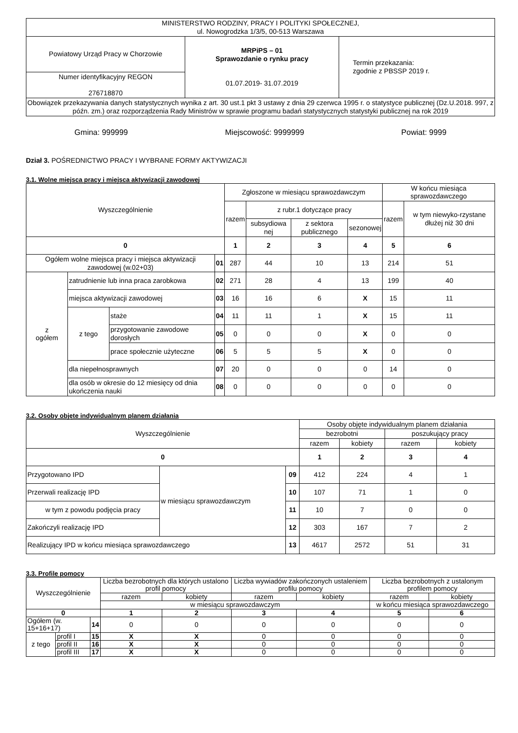| MINISTERSTWO RODZINY, PRACY I POLITYKI SPOŁECZNEJ, ul. Nowogrodzka 1/3/5, 00-513 Warszawa | | |
| Powiatowy Urząd Pracy w Chorzowie | MRPiPS – 01 Sprawozdanie o rynku pracy 01.07.2019- 31.07.2019 | Termin przekazania: zgodnie z PBSSP 2019 r. |
| Numer identyfikacyjny REGON 276718870 | | |
| Obowiązek przekazywania danych statystycznych wynika z art. 30 ust.1 pkt 3 ustawy z dnia 29 czerwca 1995 r. o statystyce publicznej (Dz.U.2018. 997, z późn. zm.) oraz rozporządzenia Rady Ministrów w sprawie programu badań statystycznych statystyki publicznej na rok 2019 | | |
Gmina: 999999 Miejscowość: 9999999 Powiat: 9999
Dział 3. POŚREDNICTWO PRACY I WYBRANE FORMY AKTYWIZACJI
3.1. Wolne miejsca pracy i miejsca aktywizacji zawodowej
| Wyszczególnienie | | | | Zgłoszone w miesiącu sprawozdawczym | | | | W końcu miesiąca sprawozdawczego | |
| | | | | razem | z rubr.1 dotyczące pracy | | | razem | w tym niewyko-rzystane dłużej niż 30 dni |
| | | | | | subsydiowa nej | z sektora publicznego | sezonowej | | |
| 0 | | | | 1 | 2 | 3 | 4 | 5 | 6 |
| Ogółem wolne miejsca pracy i miejsca aktywizacji zawodowej (w.02+03) | | | 01 | 287 | 44 | 10 | 13 | 214 | 51 |
| z ogółem | zatrudnienie lub inna praca zarobkowa | | 02 | 271 | 28 | 4 | 13 | 199 | 40 |
| | miejsca aktywizacji zawodowej | | 03 | 16 | 16 | 6 | X | 15 | 11 |
| | z tego | staże | 04 | 11 | 11 | 1 | X | 15 | 11 |
| | | przygotowanie zawodowe dorosłych | 05 | 0 | 0 | 0 | X | 0 | 0 |
| | | prace społecznie użyteczne | 06 | 5 | 5 | 5 | X | 0 | 0 |
| | dla niepełnosprawnych | | 07 | 20 | 0 | 0 | 0 | 14 | 0 |
| | dla osób w okresie do 12 miesięcy od dnia ukończenia nauki | | 08 | 0 | 0 | 0 | 0 | 0 | 0 |
3.2. Osoby objęte indywidualnym planem działania
| Wyszczególnienie | | | Osoby objęte indywidualnym planem działania | | | |
| | | | bezrobotni | | poszukujący pracy | |
| | | | razem | kobiety | razem | kobiety |
| 0 | | | 1 | 2 | 3 | 4 |
| Przygotowano IPD | w miesiącu sprawozdawczym | 09 | 412 | 224 | 4 | 1 |
| Przerwali realizację IPD | | 10 | 107 | 71 | 1 | 0 |
| w tym z powodu podjęcia pracy | | 11 | 10 | 7 | 0 | 0 |
| Zakończyli realizację IPD | | 12 | 303 | 167 | 7 | 2 |
| Realizujący IPD w końcu miesiąca sprawozdawczego | | 13 | 4617 | 2572 | 51 | 31 |
3.3. Profile pomocy
| Wyszczególnienie | | | Liczba bezrobotnych dla których ustalono profil pomocy | | Liczba wywiadów zakończonych ustaleniem profilu pomocy | | Liczba bezrobotnych z ustalonym profilem pomocy | |
| | | | razem | kobiety | razem | kobiety | razem | kobiety |
| | | | w miesiącu sprawozdawczym | | | | w końcu miesiąca sprawozdawczego | |
| 0 | | | 1 | 2 | 3 | 4 | 5 | 6 |
| Ogółem (w. 15+16+17) | | 14 | 0 | 0 | 0 | 0 | 0 | 0 |
| z tego | profil I | 15 | X | X | 0 | 0 | 0 | 0 |
| | profil II | 16 | X | X | 0 | 0 | 0 | 0 |
| | profil III | 17 | X | X | 0 | 0 | 0 | 0 |